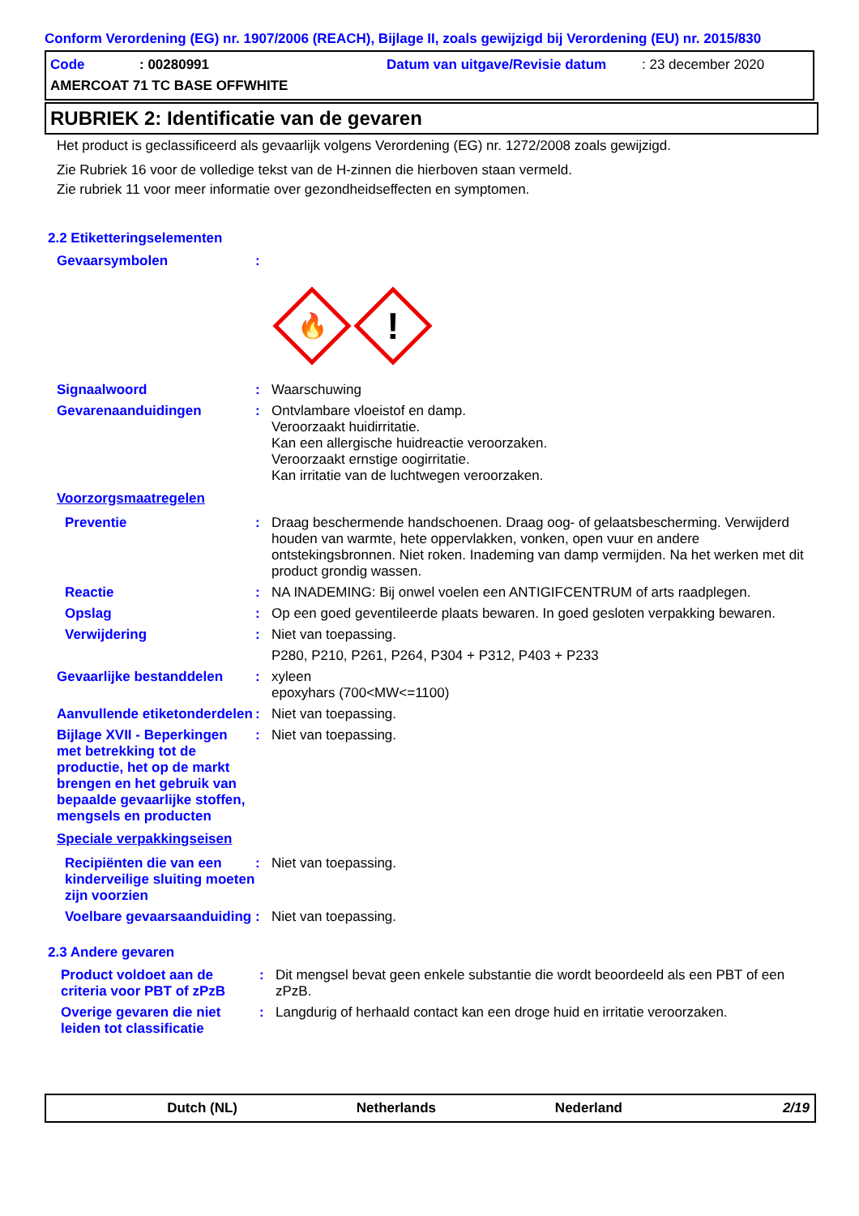Conform Verordening (EG) nr. 1907/2006 (REACH), Bijlage II, zoals gewijzigd bij Verordening (EU) nr. 2015/830
Code: 00280991 Datum van uitgave/Revisie datum: 23 december 2020
AMERCOAT 71 TC BASE OFFWHITE
RUBRIEK 2: Identificatie van de gevaren
Het product is geclassificeerd als gevaarlijk volgens Verordening (EG) nr. 1272/2008 zoals gewijzigd.
Zie Rubriek 16 voor de volledige tekst van de H-zinnen die hierboven staan vermeld.
Zie rubriek 11 voor meer informatie over gezondheidseffecten en symptomen.
2.2 Etiketteringselementen
Gevaarsymbolen :
🔥
!
Signaalwoord : Waarschuwing
Gevarenaanduidingen : Ontvlambare vloeistof en damp.
Veroorzaakt huidirritatie.
Kan een allergische huidreactie veroorzaken.
Veroorzaakt ernstige oogirritatie.
Kan irritatie van de luchtwegen veroorzaken.
Voorzorgsmaatregelen
Preventie : Draag beschermende handschoenen. Draag oog- of gelaatsbescherming. Verwijderd houden van warmte, hete oppervlakken, vonken, open vuur en andere ontstekingsbronnen. Niet roken. Inademing van damp vermijden. Na het werken met dit product grondig wassen.
Reactie : NA INADEMING: Bij onwel voelen een ANTIGIFCENTRUM of arts raadplegen.
Opslag : Op een goed geventileerde plaats bewaren. In goed gesloten verpakking bewaren.
Verwijdering : Niet van toepassing.
P280, P210, P261, P264, P304 + P312, P403 + P233
Gevaarlijke bestanddelen : xyleen
epoxyhars (700<MW<=1100)
Aanvullende etiketonderdelen
: Niet van toepassing.
Bijlage XVII - Beperkingen met betrekking tot de productie, het op de markt brengen en het gebruik van bepaalde gevaarlijke stoffen, mengsels en producten
: Niet van toepassing.
Speciale verpakkingseisen
Recipiënten die van een kinderveilige sluiting moeten zijn voorzien
: Niet van toepassing.
Voelbare gevaarsaanduiding
: Niet van toepassing.
2.3 Andere gevaren
Product voldoet aan de criteria voor PBT of zPzB
: Dit mengsel bevat geen enkele substantie die wordt beoordeeld als een PBT of een zPzB.
Overige gevaren die niet leiden tot classificatie
: Langdurig of herhaald contact kan een droge huid en irritatie veroorzaken.
Dutch (NL) Netherlands Nederland 2/19